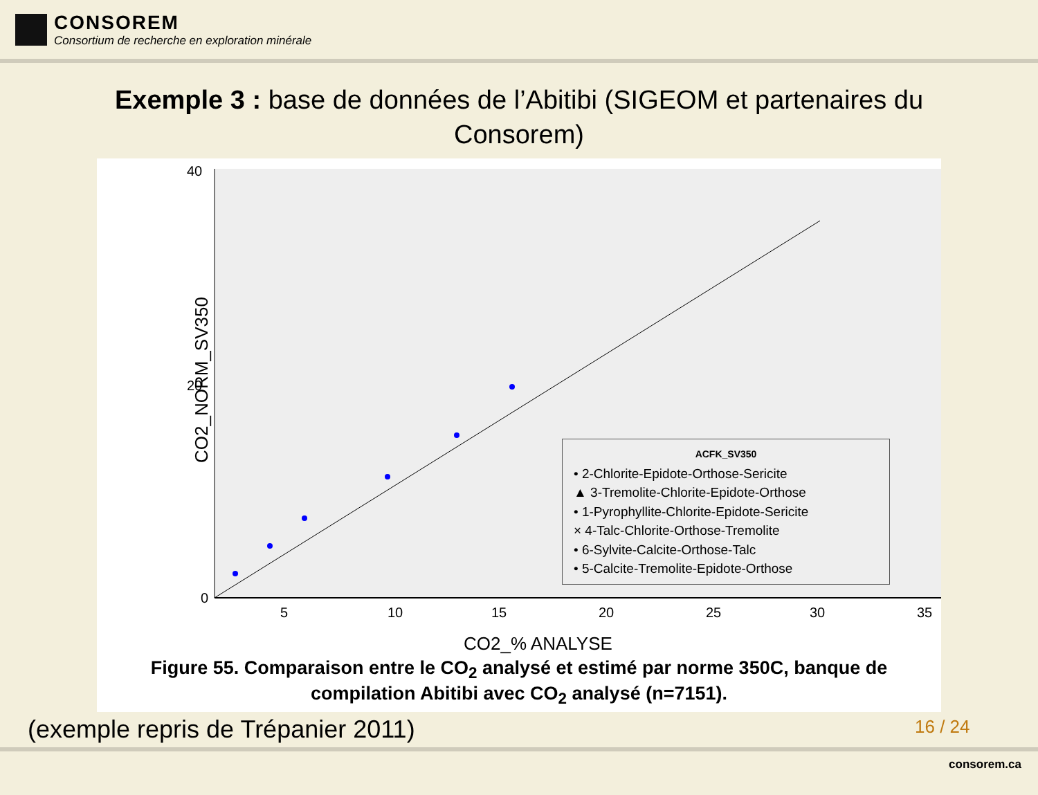CONSOREM
Consortium de recherche en exploration minérale
Exemple 3 : base de données de l’Abitibi (SIGEOM et partenaires du Consorem)
40
20
0
5
10
15
20
25
30
35
CO2_% ANALYSE
CO2_NORM_SV350
ACFK_SV350
• 2-Chlorite-Epidote-Orthose-Sericite
▲ 3-Tremolite-Chlorite-Epidote-Orthose
• 1-Pyrophyllite-Chlorite-Epidote-Sericite
× 4-Talc-Chlorite-Orthose-Tremolite
• 6-Sylvite-Calcite-Orthose-Talc
• 5-Calcite-Tremolite-Epidote-Orthose
Figure 55. Comparaison entre le CO<sub>2</sub> analysé et estimé par norme 350C, banque de
compilation Abitibi avec CO<sub>2</sub> analysé (n=7151).
(exemple repris de Trépanier 2011)
16 / 24
consorem.ca